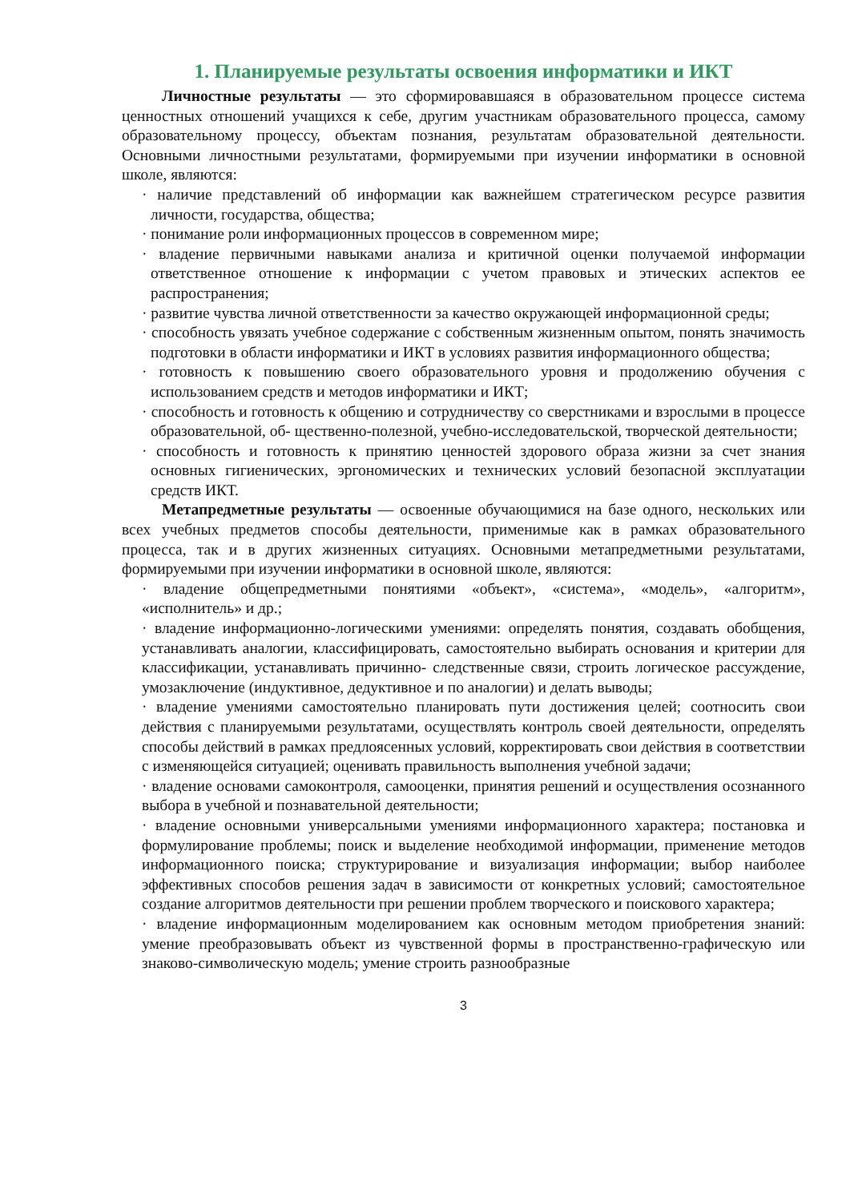1. Планируемые результаты освоения информатики и ИКТ
Личностные результаты — это сформировавшаяся в образовательном процессе система ценностных отношений учащихся к себе, другим участникам образовательного процесса, самому образовательному процессу, объектам познания, результатам образовательной деятельности. Основными личностными результатами, формируемыми при изучении информатики в основной школе, являются:
· наличие представлений об информации как важнейшем стратегическом ресурсе развития личности, государства, общества;
· понимание роли информационных процессов в современном мире;
· владение первичными навыками анализа и критичной оценки получаемой информации ответственное отношение к информации с учетом правовых и этических аспектов ее распространения;
· развитие чувства личной ответственности за качество окружающей информационной среды;
· способность увязать учебное содержание с собственным жизненным опытом, понять значимость подготовки в области информатики и ИКТ в условиях развития информационного общества;
· готовность к повышению своего образовательного уровня и продолжению обучения с использованием средств и методов информатики и ИКТ;
· способность и готовность к общению и сотрудничеству со сверстниками и взрослыми в процессе образовательной, об- щественно-полезной, учебно-исследовательской, творческой деятельности;
· способность и готовность к принятию ценностей здорового образа жизни за счет знания основных гигиенических, эргономических и технических условий безопасной эксплуатации средств ИКТ.
Метапредметные результаты — освоенные обучающимися на базе одного, нескольких или всех учебных предметов способы деятельности, применимые как в рамках образовательного процесса, так и в других жизненных ситуациях. Основными метапредметными результатами, формируемыми при изучении информатики в основной школе, являются:
· владение общепредметными понятиями «объект», «система», «модель», «алгоритм», «исполнитель» и др.;
· владение информационно-логическими умениями: определять понятия, создавать обобщения, устанавливать аналогии, классифицировать, самостоятельно выбирать основания и критерии для классификации, устанавливать причинно- следственные связи, строить логическое рассуждение, умозаключение (индуктивное, дедуктивное и по аналогии) и делать выводы;
· владение умениями самостоятельно планировать пути достижения целей; соотносить свои действия с планируемыми результатами, осуществлять контроль своей деятельности, определять способы действий в рамках предлоясенных условий, корректировать свои действия в соответствии с изменяющейся ситуацией; оценивать правильность выполнения учебной задачи;
· владение основами самоконтроля, самооценки, принятия решений и осуществления осознанного выбора в учебной и познавательной деятельности;
· владение основными универсальными умениями информационного характера; постановка и формулирование проблемы; поиск и выделение необходимой информации, применение методов информационного поиска; структурирование и визуализация информации; выбор наиболее эффективных способов решения задач в зависимости от конкретных условий; самостоятельное создание алгоритмов деятельности при решении проблем творческого и поискового характера;
· владение информационным моделированием как основным методом приобретения знаний: умение преобразовывать объект из чувственной формы в пространственно-графическую или знаково-символическую модель; умение строить разнообразные
3